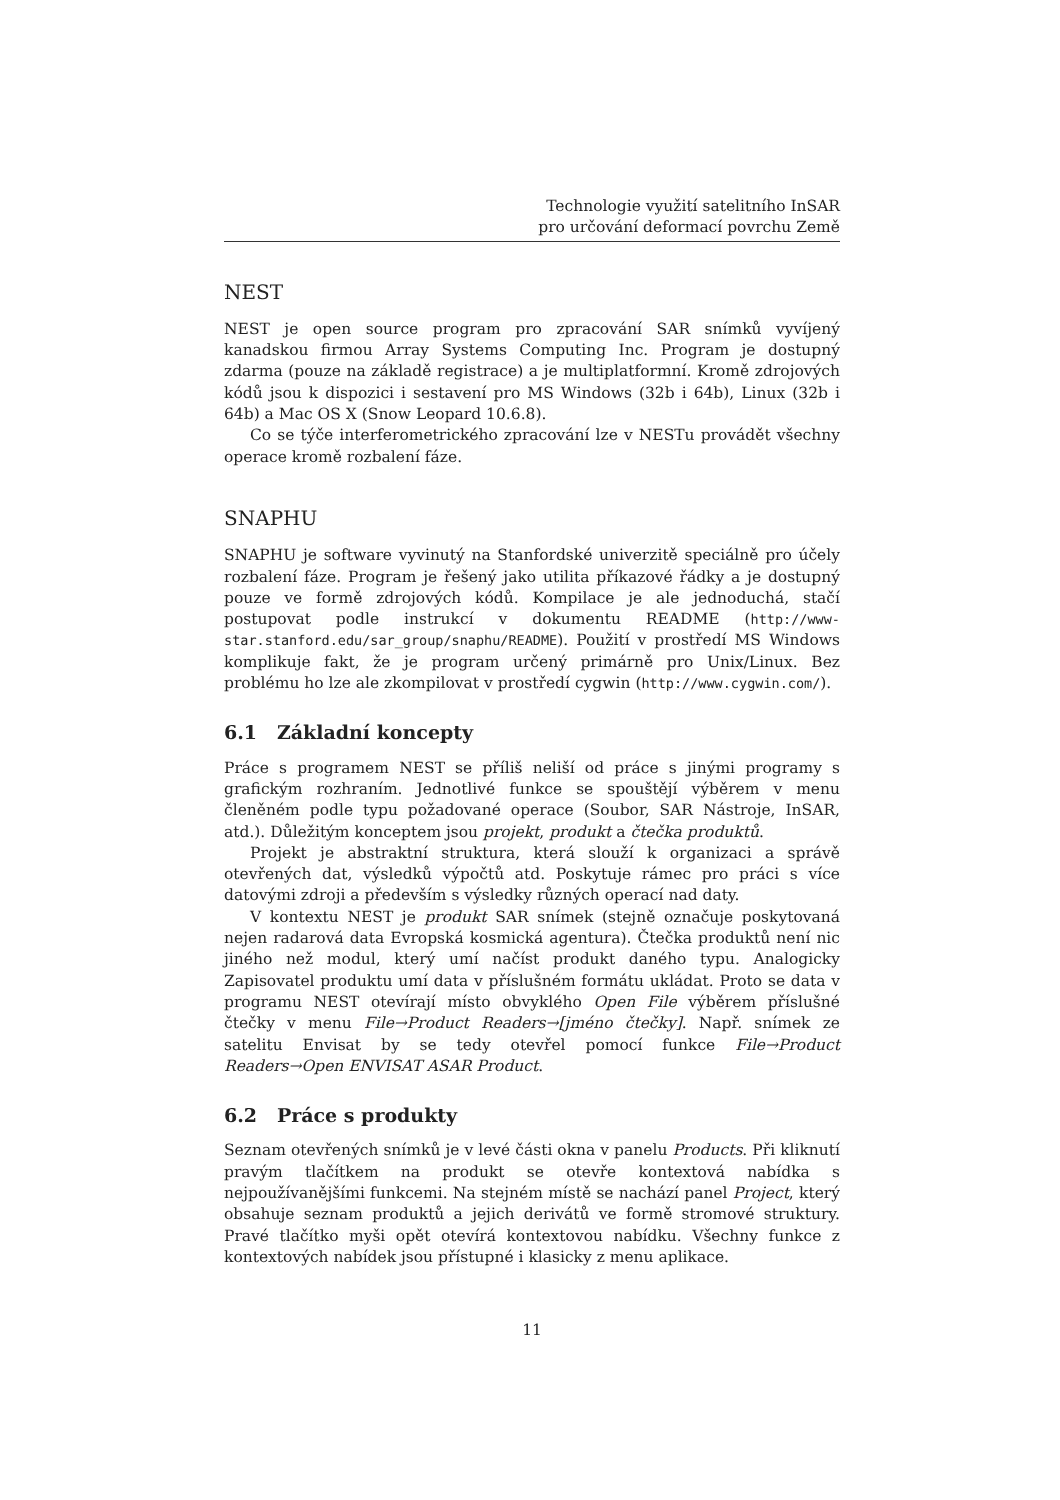Technologie využití satelitního InSAR
pro určování deformací povrchu Země
NEST
NEST je open source program pro zpracování SAR snímků vyvíjený kanadskou firmou Array Systems Computing Inc. Program je dostupný zdarma (pouze na základě registrace) a je multiplatformní. Kromě zdrojových kódů jsou k dispozici i sestavení pro MS Windows (32b i 64b), Linux (32b i 64b) a Mac OS X (Snow Leopard 10.6.8).
Co se týče interferometrického zpracování lze v NESTu provádět všechny operace kromě rozbalení fáze.
SNAPHU
SNAPHU je software vyvinutý na Stanfordské univerzitě speciálně pro účely rozbalení fáze. Program je řešený jako utilita příkazové řádky a je dostupný pouze ve formě zdrojových kódů. Kompilace je ale jednoduchá, stačí postupovat podle instrukcí v dokumentu README (http://www-star.stanford.edu/sar_group/snaphu/README). Použití v prostředí MS Windows komplikuje fakt, že je program určený primárně pro Unix/Linux. Bez problému ho lze ale zkompilovat v prostředí cygwin (http://www.cygwin.com/).
6.1 Základní koncepty
Práce s programem NEST se příliš neliší od práce s jinými programy s grafickým rozhraním. Jednotlivé funkce se spouštějí výběrem v menu členěném podle typu požadované operace (Soubor, SAR Nástroje, InSAR, atd.). Důležitým konceptem jsou projekt, produkt a čtečka produktů.
Projekt je abstraktní struktura, která slouží k organizaci a správě otevřených dat, výsledků výpočtů atd. Poskytuje rámec pro práci s více datovými zdroji a především s výsledky různých operací nad daty.
V kontextu NEST je produkt SAR snímek (stejně označuje poskytovaná nejen radarová data Evropská kosmická agentura). Čtečka produktů není nic jiného než modul, který umí načíst produkt daného typu. Analogicky Zapisovatel produktu umí data v příslušném formátu ukládat. Proto se data v programu NEST otevírají místo obvyklého Open File výběrem příslušné čtečky v menu File→Product Readers→[jméno čtečky]. Např. snímek ze satelitu Envisat by se tedy otevřel pomocí funkce File→Product Readers→Open ENVISAT ASAR Product.
6.2 Práce s produkty
Seznam otevřených snímků je v levé části okna v panelu Products. Při kliknutí pravým tlačítkem na produkt se otevře kontextová nabídka s nejpoužívanějšími funkcemi. Na stejném místě se nachází panel Project, který obsahuje seznam produktů a jejich derivátů ve formě stromové struktury. Pravé tlačítko myši opět otevírá kontextovou nabídku. Všechny funkce z kontextových nabídek jsou přístupné i klasicky z menu aplikace.
11